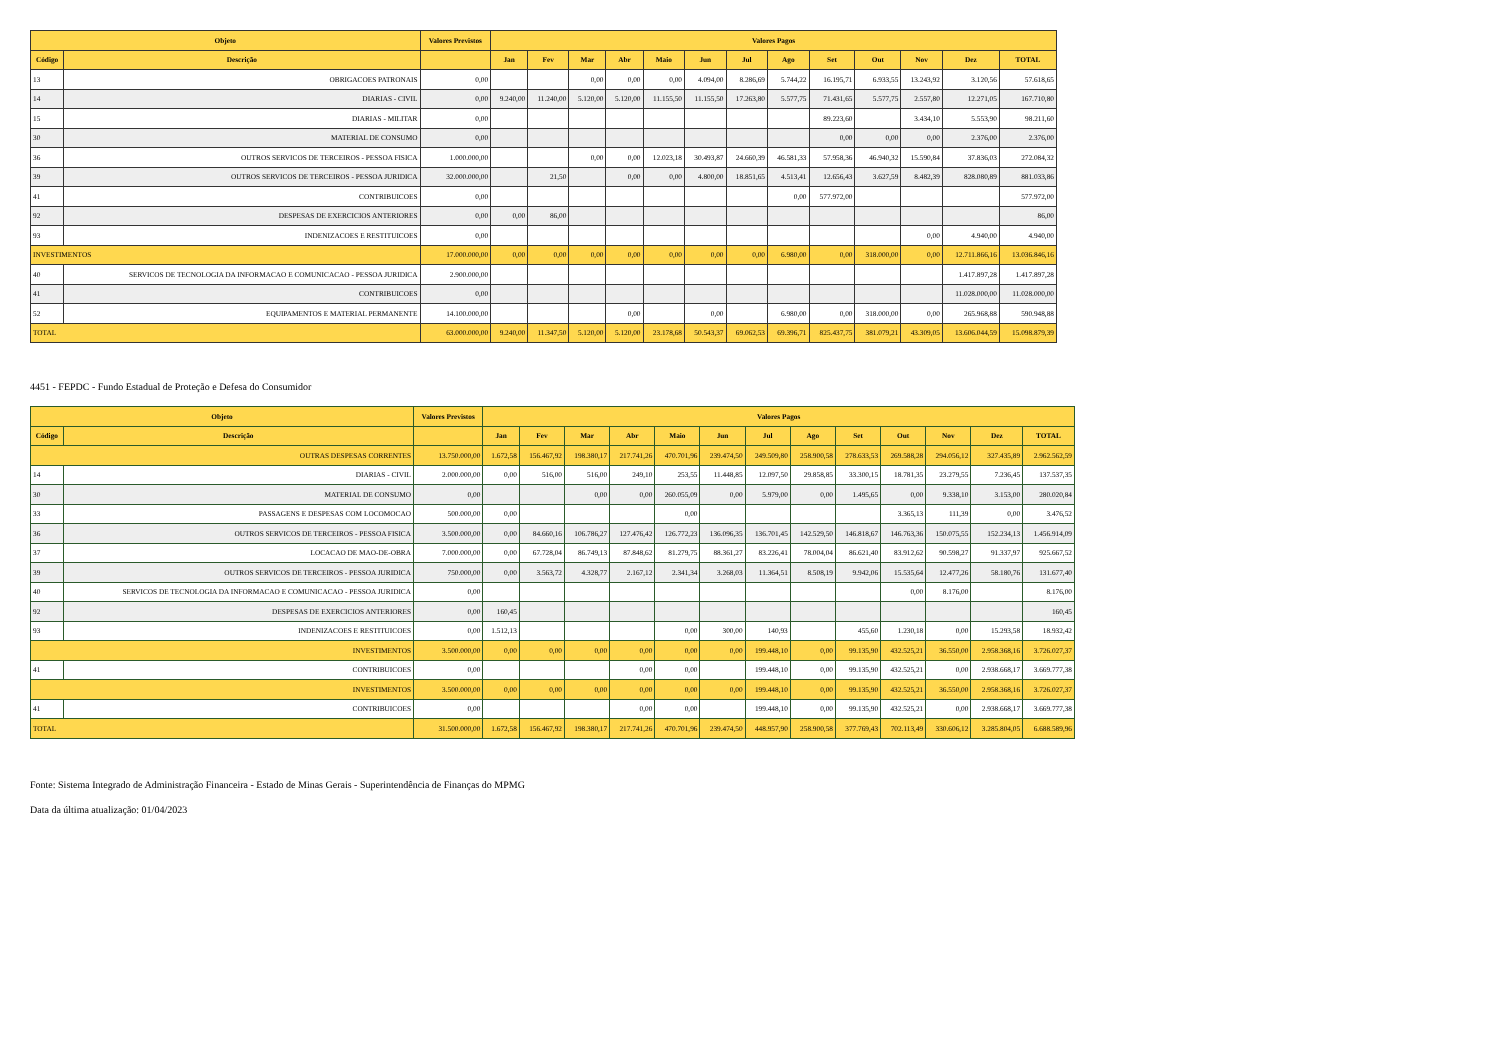| Objeto | | Valores Previstos | Valores Pagos | | | | | | | | | | | | |
| --- | --- | --- | --- | --- | --- | --- | --- | --- | --- | --- | --- | --- | --- | --- | --- |
| Código | Descrição | | Jan | Fev | Mar | Abr | Maio | Jun | Jul | Ago | Set | Out | Nov | Dez | TOTAL |
| 13 | OBRIGACOES PATRONAIS | 0,00 | | | 0,00 | 0,00 | 0,00 | 4.094,00 | 8.286,69 | 5.744,22 | 16.195,71 | 6.933,55 | 13.243,92 | 3.120,56 | 57.618,65 |
| 14 | DIARIAS - CIVIL | 0,00 | 9.240,00 | 11.240,00 | 5.120,00 | 5.120,00 | 11.155,50 | 11.155,50 | 17.263,80 | 5.577,75 | 71.431,65 | 5.577,75 | 2.557,80 | 12.271,05 | 167.710,80 |
| 15 | DIARIAS - MILITAR | 0,00 | | | | | | | | | 89.223,60 | | 3.434,10 | 5.553,90 | 98.211,60 |
| 30 | MATERIAL DE CONSUMO | 0,00 | | | | | | | | | 0,00 | 0,00 | 0,00 | 2.376,00 | 2.376,00 |
| 36 | OUTROS SERVICOS DE TERCEIROS - PESSOA FISICA | 1.000.000,00 | | | 0,00 | 0,00 | 12.023,18 | 30.493,87 | 24.660,39 | 46.581,33 | 57.958,36 | 46.940,32 | 15.590,84 | 37.836,03 | 272.084,32 |
| 39 | OUTROS SERVICOS DE TERCEIROS - PESSOA JURIDICA | 32.000.000,00 | | 21,50 | | 0,00 | 0,00 | 4.800,00 | 18.851,65 | 4.513,41 | 12.656,43 | 3.627,59 | 8.482,39 | 828.080,89 | 881.033,86 |
| 41 | CONTRIBUICOES | 0,00 | | | | | | | | 0,00 | 577.972,00 | | | | 577.972,00 |
| 92 | DESPESAS DE EXERCICIOS ANTERIORES | 0,00 | 0,00 | 86,00 | | | | | | | | | | | 86,00 |
| 93 | INDENIZACOES E RESTITUICOES | 0,00 | | | | | | | | | | | 0,00 | 4.940,00 | 4.940,00 |
| INVESTIMENTOS | | 17.000.000,00 | 0,00 | 0,00 | 0,00 | 0,00 | 0,00 | 0,00 | 0,00 | 6.980,00 | 0,00 | 318.000,00 | 0,00 | 12.711.866,16 | 13.036.846,16 |
| 40 | SERVICOS DE TECNOLOGIA DA INFORMACAO E COMUNICACAO - PESSOA JURIDICA | 2.900.000,00 | | | | | | | | | | | | 1.417.897,28 | 1.417.897,28 |
| 41 | CONTRIBUICOES | 0,00 | | | | | | | | | | | | 11.028.000,00 | 11.028.000,00 |
| 52 | EQUIPAMENTOS E MATERIAL PERMANENTE | 14.100.000,00 | | | | 0,00 | | 0,00 | | 6.980,00 | 0,00 | 318.000,00 | 0,00 | 265.968,88 | 590.948,88 |
| TOTAL | | 63.000.000,00 | 9.240,00 | 11.347,50 | 5.120,00 | 5.120,00 | 23.178,68 | 50.543,37 | 69.062,53 | 69.396,71 | 825.437,75 | 381.079,21 | 43.309,05 | 13.606.044,59 | 15.098.879,39 |
4451 - FEPDC - Fundo Estadual de Proteção e Defesa do Consumidor
| Objeto | | Valores Previstos | Valores Pagos | | | | | | | | | | | | |
| --- | --- | --- | --- | --- | --- | --- | --- | --- | --- | --- | --- | --- | --- | --- | --- |
| Código | Descrição | | Jan | Fev | Mar | Abr | Maio | Jun | Jul | Ago | Set | Out | Nov | Dez | TOTAL |
| OUTRAS DESPESAS CORRENTES | | 13.750.000,00 | 1.672,58 | 156.467,92 | 198.380,17 | 217.741,26 | 470.701,96 | 239.474,50 | 249.509,80 | 258.900,58 | 278.633,53 | 269.588,28 | 294.056,12 | 327.435,89 | 2.962.562,59 |
| 14 | DIARIAS - CIVIL | 2.000.000,00 | 0,00 | 516,00 | 516,00 | 249,10 | 253,55 | 11.448,85 | 12.097,50 | 29.858,85 | 33.300,15 | 18.781,35 | 23.279,55 | 7.236,45 | 137.537,35 |
| 30 | MATERIAL DE CONSUMO | 0,00 | | | 0,00 | 0,00 | 260.055,09 | 0,00 | 5.979,00 | 0,00 | 1.495,65 | 0,00 | 9.338,10 | 3.153,00 | 280.020,84 |
| 33 | PASSAGENS E DESPESAS COM LOCOMOCAO | 500.000,00 | 0,00 | | | | 0,00 | | | | | 3.365,13 | 111,39 | 0,00 | 3.476,52 |
| 36 | OUTROS SERVICOS DE TERCEIROS - PESSOA FISICA | 3.500.000,00 | 0,00 | 84.660,16 | 106.786,27 | 127.476,42 | 126.772,23 | 136.096,35 | 136.701,45 | 142.529,50 | 146.818,67 | 146.763,36 | 150.075,55 | 152.234,13 | 1.456.914,09 |
| 37 | LOCACAO DE MAO-DE-OBRA | 7.000.000,00 | 0,00 | 67.728,04 | 86.749,13 | 87.848,62 | 81.279,75 | 88.361,27 | 83.226,41 | 78.004,04 | 86.621,40 | 83.912,62 | 90.598,27 | 91.337,97 | 925.667,52 |
| 39 | OUTROS SERVICOS DE TERCEIROS - PESSOA JURIDICA | 750.000,00 | 0,00 | 3.563,72 | 4.328,77 | 2.167,12 | 2.341,34 | 3.268,03 | 11.364,51 | 8.508,19 | 9.942,06 | 15.535,64 | 12.477,26 | 58.180,76 | 131.677,40 |
| 40 | SERVICOS DE TECNOLOGIA DA INFORMACAO E COMUNICACAO - PESSOA JURIDICA | 0,00 | | | | | | | | | | 0,00 | 8.176,00 | | 8.176,00 |
| 92 | DESPESAS DE EXERCICIOS ANTERIORES | 0,00 | 160,45 | | | | | | | | | | | | 160,45 |
| 93 | INDENIZACOES E RESTITUICOES | 0,00 | 1.512,13 | | | | 0,00 | 300,00 | 140,93 | | 455,60 | 1.230,18 | 0,00 | 15.293,58 | 18.932,42 |
| INVESTIMENTOS | | 3.500.000,00 | 0,00 | 0,00 | 0,00 | 0,00 | 0,00 | 0,00 | 199.448,10 | 0,00 | 99.135,90 | 432.525,21 | 36.550,00 | 2.958.368,16 | 3.726.027,37 |
| 41 | CONTRIBUICOES | 0,00 | | | | 0,00 | 0,00 | | 199.448,10 | 0,00 | 99.135,90 | 432.525,21 | 0,00 | 2.938.668,17 | 3.669.777,38 |
| INVESTIMENTOS | | 3.500.000,00 | 0,00 | 0,00 | 0,00 | 0,00 | 0,00 | 0,00 | 199.448,10 | 0,00 | 99.135,90 | 432.525,21 | 36.550,00 | 2.958.368,16 | 3.726.027,37 |
| 41 | CONTRIBUICOES | 0,00 | | | | 0,00 | 0,00 | | 199.448,10 | 0,00 | 99.135,90 | 432.525,21 | 0,00 | 2.938.668,17 | 3.669.777,38 |
| TOTAL | | 31.500.000,00 | 1.672,58 | 156.467,92 | 198.380,17 | 217.741,26 | 470.701,96 | 239.474,50 | 448.957,90 | 258.900,58 | 377.769,43 | 702.113,49 | 330.606,12 | 3.285.804,05 | 6.688.589,96 |
Fonte: Sistema Integrado de Administração Financeira - Estado de Minas Gerais - Superintendência de Finanças do MPMG
Data da última atualização: 01/04/2023